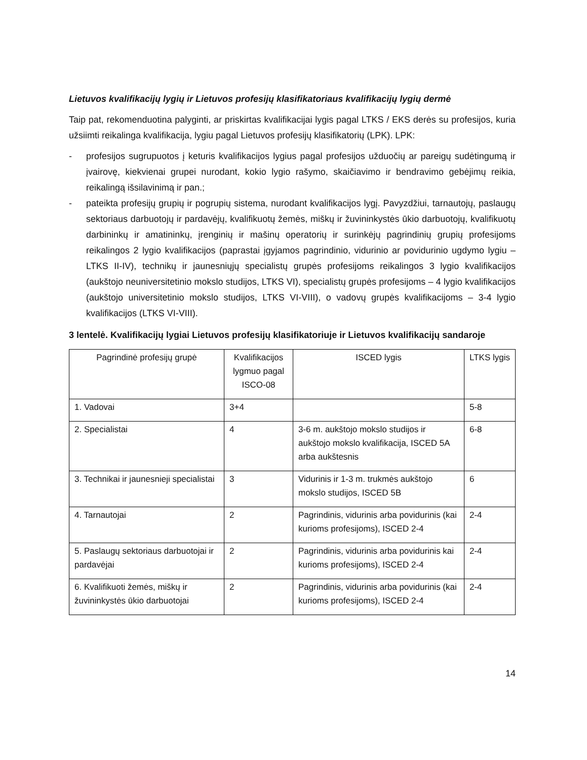Lietuvos kvalifikacijų lygių ir Lietuvos profesijų klasifikatoriaus kvalifikacijų lygių dermė
Taip pat, rekomenduotina palyginti, ar priskirtas kvalifikacijai lygis pagal LTKS / EKS derės su profesijos, kuria užsiimti reikalinga kvalifikacija, lygiu pagal Lietuvos profesijų klasifikatorių (LPK). LPK:
- profesijos sugrupuotos į keturis kvalifikacijos lygius pagal profesijos užduočių ar pareigų sudėtingumą ir įvairovę, kiekvienai grupei nurodant, kokio lygio rašymo, skaičiavimo ir bendravimo gebėjimų reikia, reikalingą išsilavinimą ir pan.;
- pateikta profesijų grupių ir pogrupių sistema, nurodant kvalifikacijos lygį. Pavyzdžiui, tarnautojų, paslaugų sektoriaus darbuotojų ir pardavėjų, kvalifikuotų žemės, miškų ir žuvininkystės ūkio darbuotojų, kvalifikuotų darbininkų ir amatininkų, įrenginių ir mašinų operatorių ir surinkėjų pagrindinių grupių profesijoms reikalingos 2 lygio kvalifikacijos (paprastai įgyjamos pagrindinio, vidurinio ar povidurinio ugdymo lygiu – LTKS II-IV), technikų ir jaunesniųjų specialistų grupės profesijoms reikalingos 3 lygio kvalifikacijos (aukštojo neuniversitetinio mokslo studijos, LTKS VI), specialistų grupės profesijoms – 4 lygio kvalifikacijos (aukštojo universitetinio mokslo studijos, LTKS VI-VIII), o vadovų grupės kvalifikacijoms – 3-4 lygio kvalifikacijos (LTKS VI-VIII).
3 lentelė. Kvalifikacijų lygiai Lietuvos profesijų klasifikatoriuje ir Lietuvos kvalifikacijų sandaroje
| Pagrindinė profesijų grupė | Kvalifikacijos lygmuo pagal ISCO-08 | ISCED lygis | LTKS lygis |
| --- | --- | --- | --- |
| 1. Vadovai | 3+4 | | 5-8 |
| 2. Specialistai | 4 | 3-6 m. aukštojo mokslo studijos ir aukštojo mokslo kvalifikacija, ISCED 5A arba aukštesnis | 6-8 |
| 3. Technikai ir jaunesnieji specialistai | 3 | Vidurinis ir 1-3 m. trukmės aukštojo mokslo studijos, ISCED 5B | 6 |
| 4. Tarnautojai | 2 | Pagrindinis, vidurinis arba povidurinis (kai kurioms profesijoms), ISCED 2-4 | 2-4 |
| 5. Paslaugų sektoriaus darbuotojai ir pardavėjai | 2 | Pagrindinis, vidurinis arba povidurinis kai kurioms profesijoms), ISCED 2-4 | 2-4 |
| 6. Kvalifikuoti žemės, miškų ir žuvininkystės ūkio darbuotojai | 2 | Pagrindinis, vidurinis arba povidurinis (kai kurioms profesijoms), ISCED 2-4 | 2-4 |
14